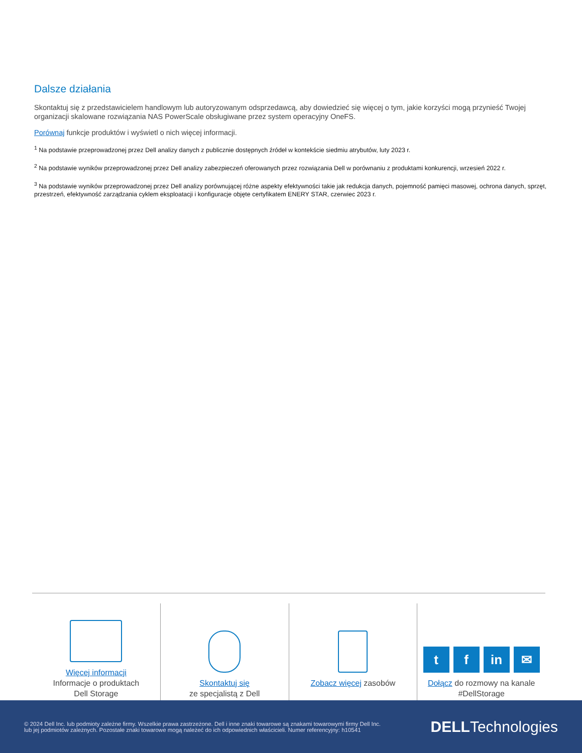Dalsze działania
Skontaktuj się z przedstawicielem handlowym lub autoryzowanym odsprzedawcą, aby dowiedzieć się więcej o tym, jakie korzyści mogą przynieść Twojej organizacji skalowane rozwiązania NAS PowerScale obsługiwane przez system operacyjny OneFS.
Porównaj funkcje produktów i wyświetl o nich więcej informacji.
<sup>1</sup> Na podstawie przeprowadzonej przez Dell analizy danych z publicznie dostępnych źródeł w kontekście siedmiu atrybutów, luty 2023 r.
<sup>2</sup> Na podstawie wyników przeprowadzonej przez Dell analizy zabezpieczeń oferowanych przez rozwiązania Dell w porównaniu z produktami konkurencji, wrzesień 2022 r.
<sup>3</sup> Na podstawie wyników przeprowadzonej przez Dell analizy porównującej różne aspekty efektywności takie jak redukcja danych, pojemność pamięci masowej, ochrona danych, sprzęt, przestrzeń, efektywność zarządzania cyklem eksploatacji i konfiguracje objęte certyfikatem ENERY STAR, czerwiec 2023 r.
Więcej informacji
Informacje o produktach
Dell Storage
Skontaktuj się
ze specjalistą z Dell
Zobacz więcej zasobów
tf in ✉
Dołącz do rozmowy na kanale
#DellStorage
© 2024 Dell Inc. lub podmioty zależne firmy. Wszelkie prawa zastrzeżone. Dell i inne znaki towarowe są znakami towarowymi firmy Dell Inc.
lub jej podmiotów zależnych. Pozostałe znaki towarowe mogą należeć do ich odpowiednich właścicieli. Numer referencyjny: h10541
DELLTechnologies